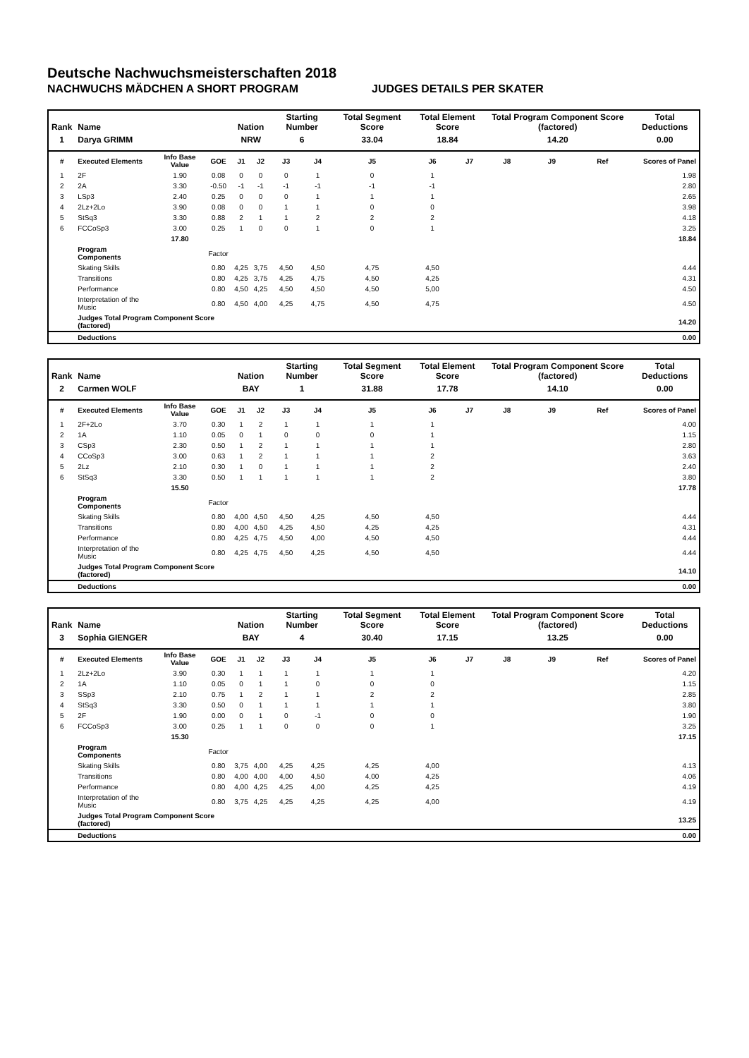Deutsche Nachwuchsmeisterschaften 2018
NACHWUCHS MÄDCHEN A SHORT PROGRAM JUDGES DETAILS PER SKATER
| Rank | Name | | | Nation | | Starting Number | | Total Segment Score | Total Element Score | | Total Program Component Score (factored) | | | Total Deductions |
| --- | --- | --- | --- | --- | --- | --- | --- | --- | --- | --- | --- | --- | --- | --- |
| 1 | Darya GRIMM | | | NRW | | 6 | | 33.04 | 18.84 | | 14.20 | | | 0.00 |
| # | Executed Elements | Info Base Value | GOE | J1 | J2 | J3 | J4 | J5 | J6 | J7 | J8 | J9 | Ref | Scores of Panel |
| 1 | 2F | 1.90 | 0.08 | 0 | 0 | 0 | 1 | 0 | 1 | | | | | 1.98 |
| 2 | 2A | 3.30 | -0.50 | -1 | -1 | -1 | -1 | -1 | -1 | | | | | 2.80 |
| 3 | LSp3 | 2.40 | 0.25 | 0 | 0 | 0 | 1 | 1 | 1 | | | | | 2.65 |
| 4 | 2Lz+2Lo | 3.90 | 0.08 | 0 | 0 | 1 | 1 | 0 | 0 | | | | | 3.98 |
| 5 | StSq3 | 3.30 | 0.88 | 2 | 1 | 1 | 2 | 2 | 2 | | | | | 4.18 |
| 6 | FCCoSp3 | 3.00 | 0.25 | 1 | 0 | 0 | 1 | 0 | 1 | | | | | 3.25 |
| | | 17.80 | | | | | | | | | | | | 18.84 |
| | Program Components | | Factor | | | | | | | | | | | |
| | Skating Skills | | 0.80 | 4,25 | 3,75 | 4,50 | 4,50 | 4,75 | 4,50 | | | | | 4.44 |
| | Transitions | | 0.80 | 4,25 | 3,75 | 4,25 | 4,75 | 4,50 | 4,25 | | | | | 4.31 |
| | Performance | | 0.80 | 4,50 | 4,25 | 4,50 | 4,50 | 4,50 | 5,00 | | | | | 4.50 |
| | Interpretation of the Music | | 0.80 | 4,50 | 4,00 | 4,25 | 4,75 | 4,50 | 4,75 | | | | | 4.50 |
| | Judges Total Program Component Score (factored) | | | | | | | | | | | | | 14.20 |
| | Deductions | | | | | | | | | | | | | 0.00 |
| Rank | Name | | | Nation | | Starting Number | | Total Segment Score | Total Element Score | | Total Program Component Score (factored) | | | Total Deductions |
| --- | --- | --- | --- | --- | --- | --- | --- | --- | --- | --- | --- | --- | --- | --- |
| 2 | Carmen WOLF | | | BAY | | 1 | | 31.88 | 17.78 | | 14.10 | | | 0.00 |
| # | Executed Elements | Info Base Value | GOE | J1 | J2 | J3 | J4 | J5 | J6 | J7 | J8 | J9 | Ref | Scores of Panel |
| 1 | 2F+2Lo | 3.70 | 0.30 | 1 | 2 | 1 | 1 | 1 | 1 | | | | | 4.00 |
| 2 | 1A | 1.10 | 0.05 | 0 | 1 | 0 | 0 | 0 | 1 | | | | | 1.15 |
| 3 | CSp3 | 2.30 | 0.50 | 1 | 2 | 1 | 1 | 1 | 1 | | | | | 2.80 |
| 4 | CCoSp3 | 3.00 | 0.63 | 1 | 2 | 1 | 1 | 1 | 2 | | | | | 3.63 |
| 5 | 2Lz | 2.10 | 0.30 | 1 | 0 | 1 | 1 | 1 | 2 | | | | | 2.40 |
| 6 | StSq3 | 3.30 | 0.50 | 1 | 1 | 1 | 1 | 1 | 2 | | | | | 3.80 |
| | | 15.50 | | | | | | | | | | | | 17.78 |
| | Program Components | | Factor | | | | | | | | | | | |
| | Skating Skills | | 0.80 | 4,00 | 4,50 | 4,50 | 4,25 | 4,50 | 4,50 | | | | | 4.44 |
| | Transitions | | 0.80 | 4,00 | 4,50 | 4,25 | 4,50 | 4,25 | 4,25 | | | | | 4.31 |
| | Performance | | 0.80 | 4,25 | 4,75 | 4,50 | 4,00 | 4,50 | 4,50 | | | | | 4.44 |
| | Interpretation of the Music | | 0.80 | 4,25 | 4,75 | 4,50 | 4,25 | 4,50 | 4,50 | | | | | 4.44 |
| | Judges Total Program Component Score (factored) | | | | | | | | | | | | | 14.10 |
| | Deductions | | | | | | | | | | | | | 0.00 |
| Rank | Name | | | Nation | | Starting Number | | Total Segment Score | Total Element Score | | Total Program Component Score (factored) | | | Total Deductions |
| --- | --- | --- | --- | --- | --- | --- | --- | --- | --- | --- | --- | --- | --- | --- |
| 3 | Sophia GIENGER | | | BAY | | 4 | | 30.40 | 17.15 | | 13.25 | | | 0.00 |
| # | Executed Elements | Info Base Value | GOE | J1 | J2 | J3 | J4 | J5 | J6 | J7 | J8 | J9 | Ref | Scores of Panel |
| 1 | 2Lz+2Lo | 3.90 | 0.30 | 1 | 1 | 1 | 1 | 1 | 1 | | | | | 4.20 |
| 2 | 1A | 1.10 | 0.05 | 0 | 1 | 1 | 0 | 0 | 0 | | | | | 1.15 |
| 3 | SSp3 | 2.10 | 0.75 | 1 | 2 | 1 | 1 | 2 | 2 | | | | | 2.85 |
| 4 | StSq3 | 3.30 | 0.50 | 0 | 1 | 1 | 1 | 1 | 1 | | | | | 3.80 |
| 5 | 2F | 1.90 | 0.00 | 0 | 1 | 0 | -1 | 0 | 0 | | | | | 1.90 |
| 6 | FCCoSp3 | 3.00 | 0.25 | 1 | 1 | 0 | 0 | 0 | 1 | | | | | 3.25 |
| | | 15.30 | | | | | | | | | | | | 17.15 |
| | Program Components | | Factor | | | | | | | | | | | |
| | Skating Skills | | 0.80 | 3,75 | 4,00 | 4,25 | 4,25 | 4,25 | 4,00 | | | | | 4.13 |
| | Transitions | | 0.80 | 4,00 | 4,00 | 4,00 | 4,50 | 4,00 | 4,25 | | | | | 4.06 |
| | Performance | | 0.80 | 4,00 | 4,25 | 4,25 | 4,00 | 4,25 | 4,25 | | | | | 4.19 |
| | Interpretation of the Music | | 0.80 | 3,75 | 4,25 | 4,25 | 4,25 | 4,25 | 4,00 | | | | | 4.19 |
| | Judges Total Program Component Score (factored) | | | | | | | | | | | | | 13.25 |
| | Deductions | | | | | | | | | | | | | 0.00 |